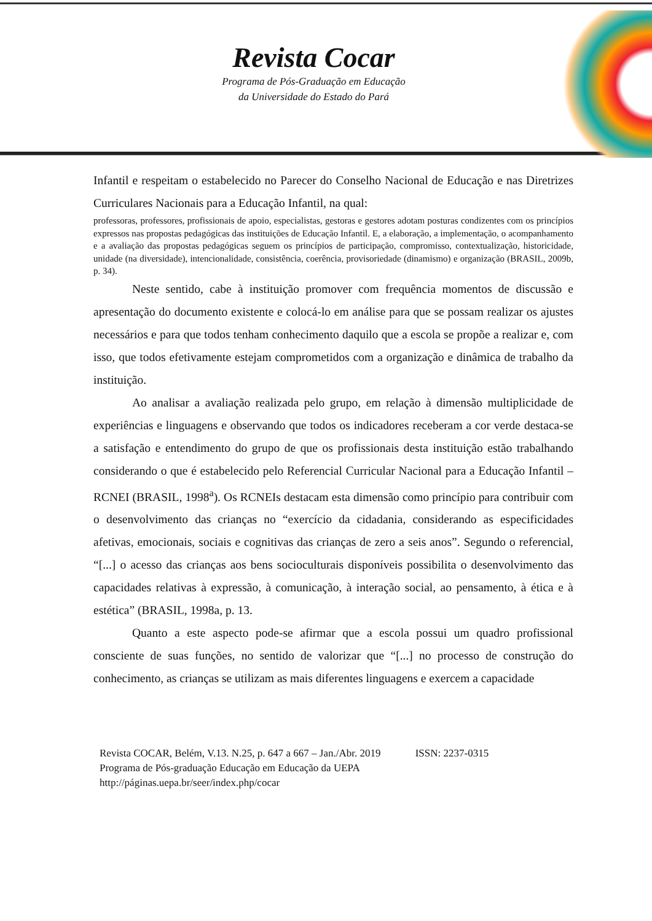Revista Cocar
Programa de Pós-Graduação em Educação
da Universidade do Estado do Pará
Infantil e respeitam o estabelecido no Parecer do Conselho Nacional de Educação e nas Diretrizes Curriculares Nacionais para a Educação Infantil, na qual:
professoras, professores, profissionais de apoio, especialistas, gestoras e gestores adotam posturas condizentes com os princípios expressos nas propostas pedagógicas das instituições de Educação Infantil. E, a elaboração, a implementação, o acompanhamento e a avaliação das propostas pedagógicas seguem os princípios de participação, compromisso, contextualização, historicidade, unidade (na diversidade), intencionalidade, consistência, coerência, provisoriedade (dinamismo) e organização (BRASIL, 2009b, p. 34).
Neste sentido, cabe à instituição promover com frequência momentos de discussão e apresentação do documento existente e colocá-lo em análise para que se possam realizar os ajustes necessários e para que todos tenham conhecimento daquilo que a escola se propõe a realizar e, com isso, que todos efetivamente estejam comprometidos com a organização e dinâmica de trabalho da instituição.
Ao analisar a avaliação realizada pelo grupo, em relação à dimensão multiplicidade de experiências e linguagens e observando que todos os indicadores receberam a cor verde destaca-se a satisfação e entendimento do grupo de que os profissionais desta instituição estão trabalhando considerando o que é estabelecido pelo Referencial Curricular Nacional para a Educação Infantil – RCNEI (BRASIL, 1998<sup>a</sup>). Os RCNEIs destacam esta dimensão como princípio para contribuir com o desenvolvimento das crianças no “exercício da cidadania, considerando as especificidades afetivas, emocionais, sociais e cognitivas das crianças de zero a seis anos”. Segundo o referencial, “[...] o acesso das crianças aos bens socioculturais disponíveis possibilita o desenvolvimento das capacidades relativas à expressão, à comunicação, à interação social, ao pensamento, à ética e à estética” (BRASIL, 1998a, p. 13.
Quanto a este aspecto pode-se afirmar que a escola possui um quadro profissional consciente de suas funções, no sentido de valorizar que “[...] no processo de construção do conhecimento, as crianças se utilizam as mais diferentes linguagens e exercem a capacidade
Revista COCAR, Belém, V.13. N.25, p. 647 a 667 – Jan./Abr. 2019 ISSN: 2237-0315
Programa de Pós-graduação Educação em Educação da UEPA
http://páginas.uepa.br/seer/index.php/cocar